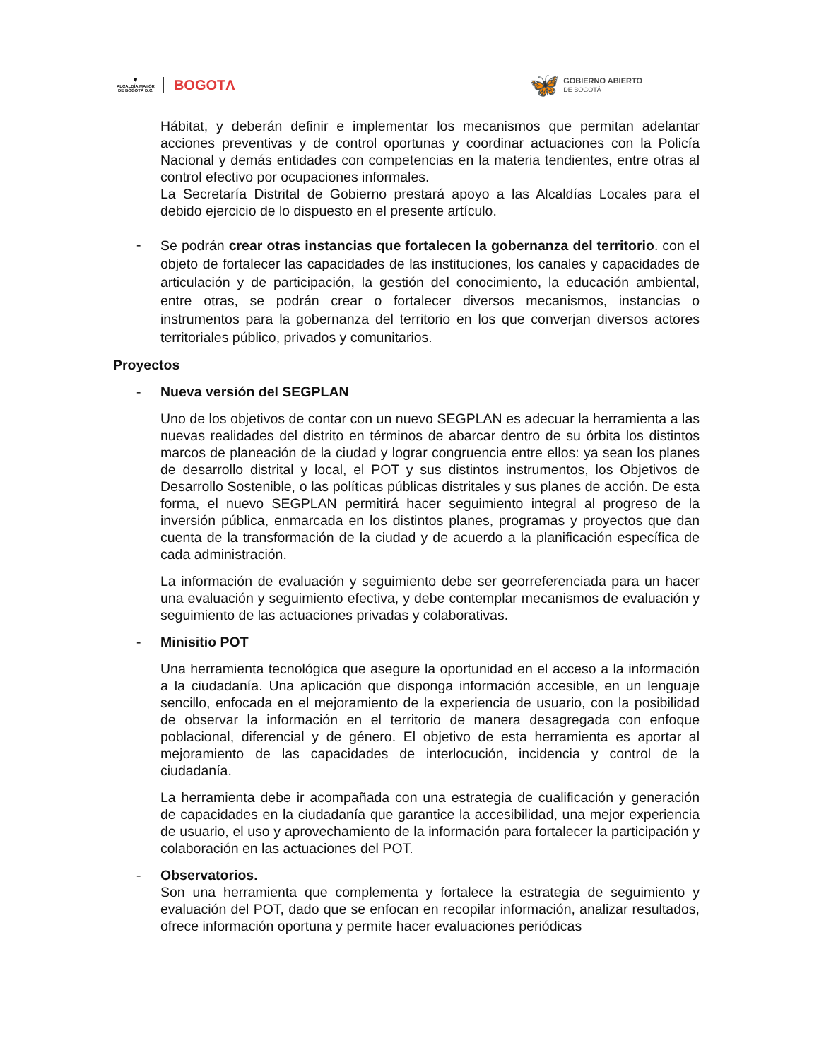🛡
ALCALDÍA MAYOR
DE BOGOTÁ D.C.
BOGOTΛ
🦋
GOBIERNO ABIERTO
DE BOGOTÁ
Hábitat, y deberán definir e implementar los mecanismos que permitan adelantar acciones preventivas y de control oportunas y coordinar actuaciones con la Policía Nacional y demás entidades con competencias en la materia tendientes, entre otras al control efectivo por ocupaciones informales.
La Secretaría Distrital de Gobierno prestará apoyo a las Alcaldías Locales para el debido ejercicio de lo dispuesto en el presente artículo.
-
Se podrán crear otras instancias que fortalecen la gobernanza del territorio. con el objeto de fortalecer las capacidades de las instituciones, los canales y capacidades de articulación y de participación, la gestión del conocimiento, la educación ambiental, entre otras, se podrán crear o fortalecer diversos mecanismos, instancias o instrumentos para la gobernanza del territorio en los que converjan diversos actores territoriales público, privados y comunitarios.
Proyectos
- Nueva versión del SEGPLAN
Uno de los objetivos de contar con un nuevo SEGPLAN es adecuar la herramienta a las nuevas realidades del distrito en términos de abarcar dentro de su órbita los distintos marcos de planeación de la ciudad y lograr congruencia entre ellos: ya sean los planes de desarrollo distrital y local, el POT y sus distintos instrumentos, los Objetivos de Desarrollo Sostenible, o las políticas públicas distritales y sus planes de acción. De esta forma, el nuevo SEGPLAN permitirá hacer seguimiento integral al progreso de la inversión pública, enmarcada en los distintos planes, programas y proyectos que dan cuenta de la transformación de la ciudad y de acuerdo a la planificación específica de cada administración.
La información de evaluación y seguimiento debe ser georreferenciada para un hacer una evaluación y seguimiento efectiva, y debe contemplar mecanismos de evaluación y seguimiento de las actuaciones privadas y colaborativas.
- Minisitio POT
Una herramienta tecnológica que asegure la oportunidad en el acceso a la información a la ciudadanía. Una aplicación que disponga información accesible, en un lenguaje sencillo, enfocada en el mejoramiento de la experiencia de usuario, con la posibilidad de observar la información en el territorio de manera desagregada con enfoque poblacional, diferencial y de género. El objetivo de esta herramienta es aportar al mejoramiento de las capacidades de interlocución, incidencia y control de la ciudadanía.
La herramienta debe ir acompañada con una estrategia de cualificación y generación de capacidades en la ciudadanía que garantice la accesibilidad, una mejor experiencia de usuario, el uso y aprovechamiento de la información para fortalecer la participación y colaboración en las actuaciones del POT.
- Observatorios.
Son una herramienta que complementa y fortalece la estrategia de seguimiento y evaluación del POT, dado que se enfocan en recopilar información, analizar resultados, ofrece información oportuna y permite hacer evaluaciones periódicas